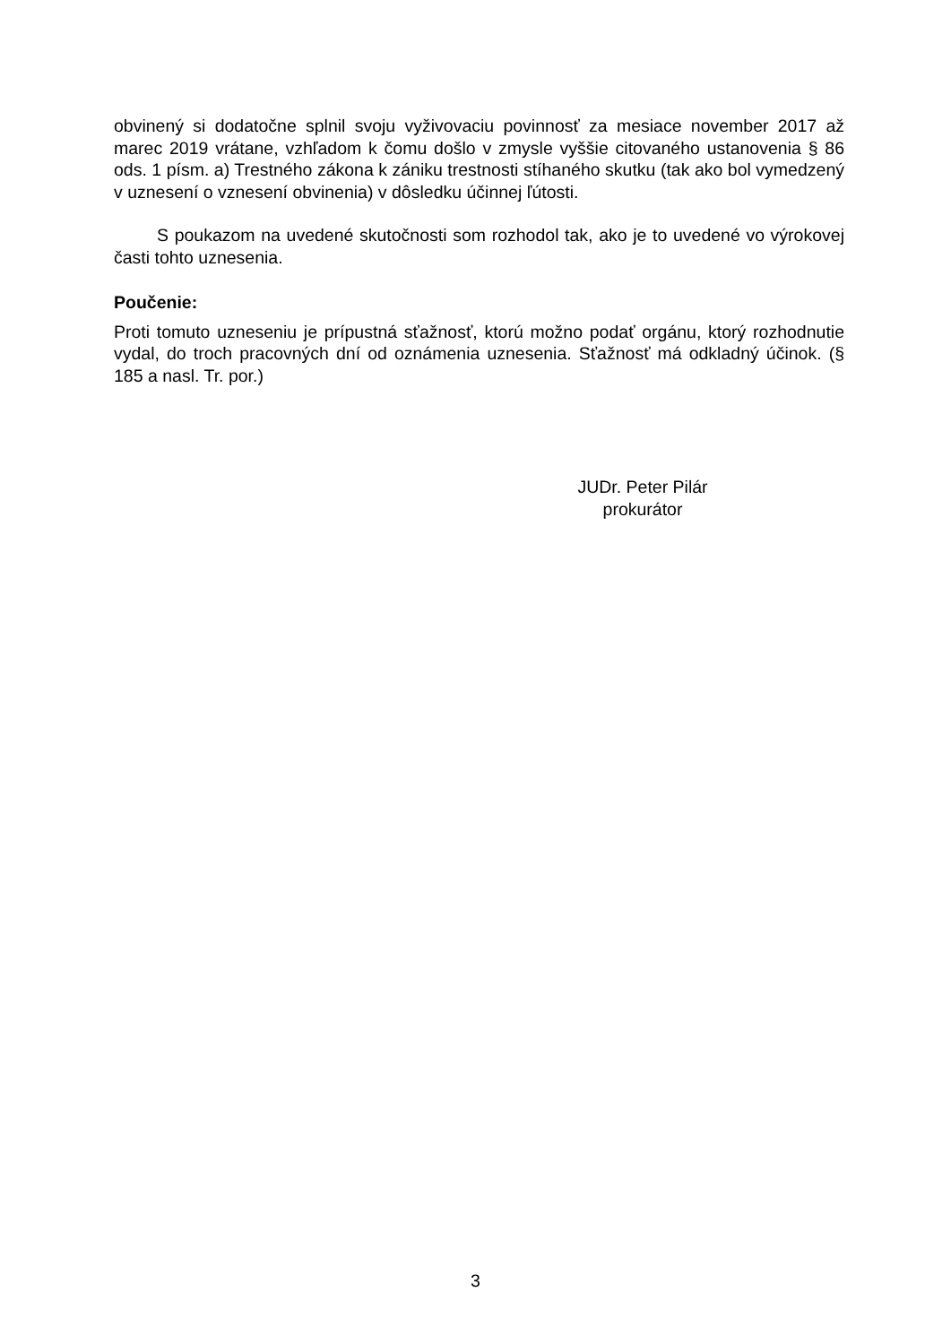obvinený si dodatočne splnil svoju vyživovaciu povinnosť za mesiace november 2017 až marec 2019 vrátane, vzhľadom k čomu došlo v zmysle vyššie citovaného ustanovenia § 86 ods. 1 písm. a) Trestného zákona k zániku trestnosti stíhaného skutku (tak ako bol vymedzený v uznesení o vznesení obvinenia) v dôsledku účinnej ľútosti.
S poukazom na uvedené skutočnosti som rozhodol tak, ako je to uvedené vo výrokovej časti tohto uznesenia.
Poučenie:
Proti tomuto uzneseniu je prípustná sťažnosť, ktorú možno podať orgánu, ktorý rozhodnutie vydal, do troch pracovných dní od oznámenia uznesenia. Sťažnosť má odkladný účinok. (§ 185 a nasl. Tr. por.)
JUDr. Peter Pilár
prokurátor
3